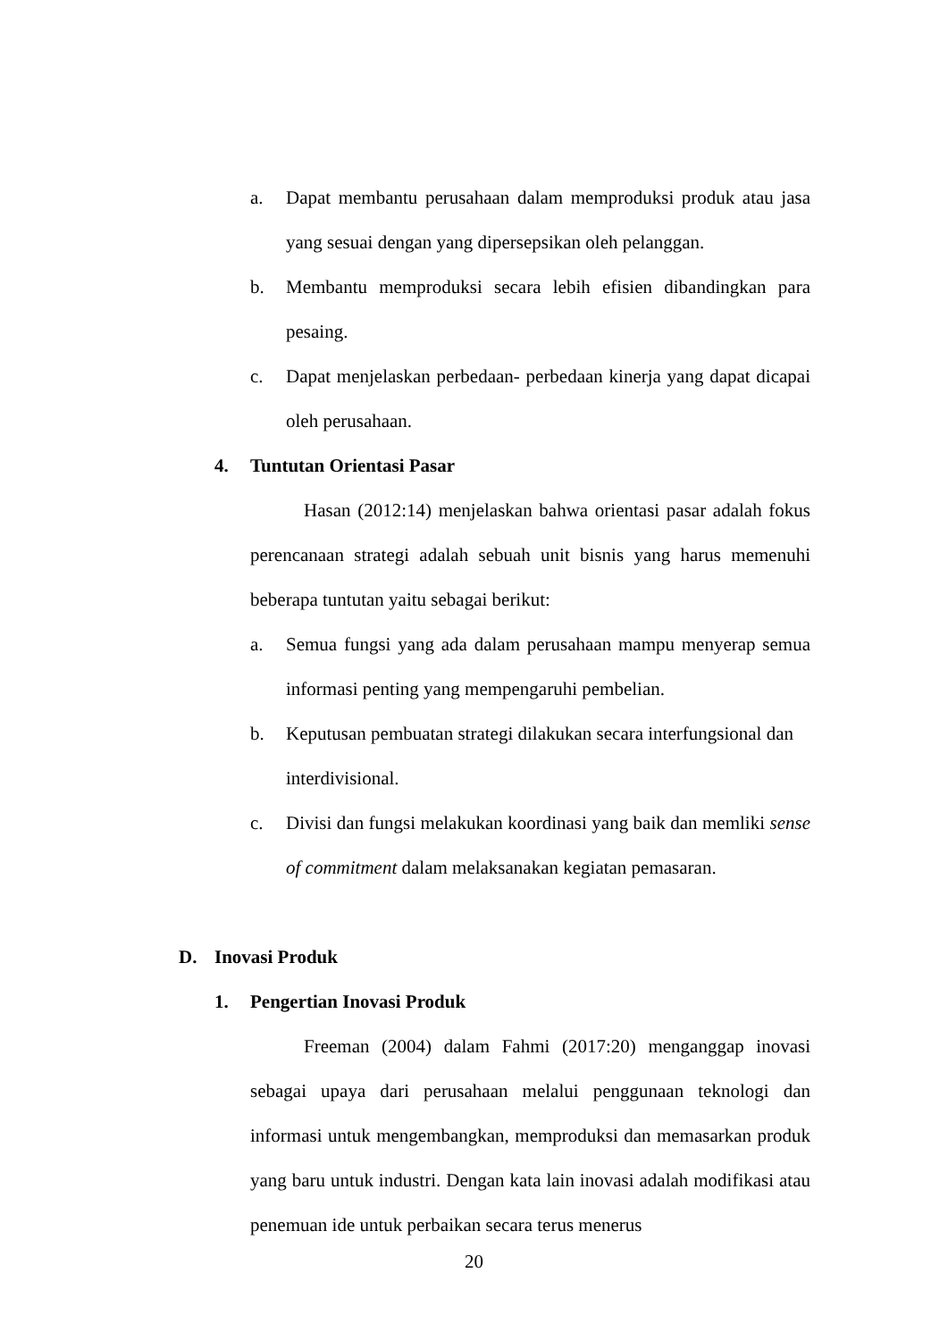a. Dapat membantu perusahaan dalam memproduksi produk atau jasa yang sesuai dengan yang dipersepsikan oleh pelanggan.
b. Membantu memproduksi secara lebih efisien dibandingkan para pesaing.
c. Dapat menjelaskan perbedaan- perbedaan kinerja yang dapat dicapai oleh perusahaan.
4. Tuntutan Orientasi Pasar
Hasan (2012:14) menjelaskan bahwa orientasi pasar adalah fokus perencanaan strategi adalah sebuah unit bisnis yang harus memenuhi beberapa tuntutan yaitu sebagai berikut:
a. Semua fungsi yang ada dalam perusahaan mampu menyerap semua informasi penting yang mempengaruhi pembelian.
b. Keputusan pembuatan strategi dilakukan secara interfungsional dan interdivisional.
c. Divisi dan fungsi melakukan koordinasi yang baik dan memliki sense of commitment dalam melaksanakan kegiatan pemasaran.
D. Inovasi Produk
1. Pengertian Inovasi Produk
Freeman (2004) dalam Fahmi (2017:20) menganggap inovasi sebagai upaya dari perusahaan melalui penggunaan teknologi dan informasi untuk mengembangkan, memproduksi dan memasarkan produk yang baru untuk industri. Dengan kata lain inovasi adalah modifikasi atau penemuan ide untuk perbaikan secara terus menerus
20